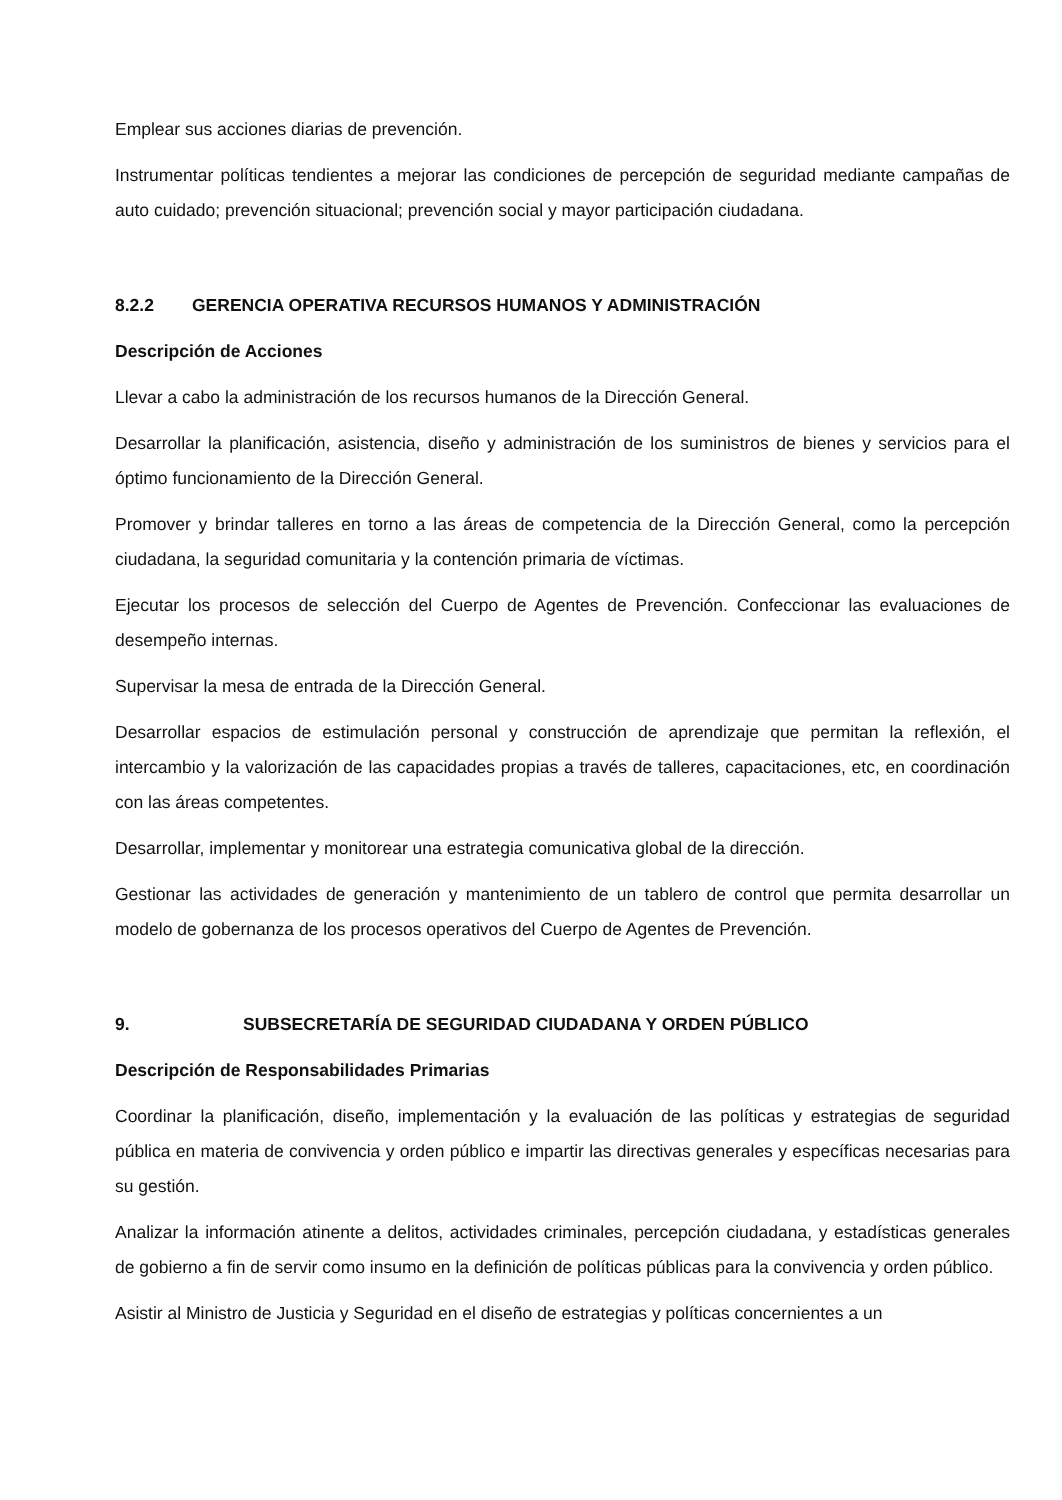Emplear sus acciones diarias de prevención.
Instrumentar políticas tendientes a mejorar las condiciones de percepción de seguridad mediante campañas de auto cuidado; prevención situacional; prevención social y mayor participación ciudadana.
8.2.2 GERENCIA OPERATIVA RECURSOS HUMANOS Y ADMINISTRACIÓN
Descripción de Acciones
Llevar a cabo la administración de los recursos humanos de la Dirección General.
Desarrollar la planificación, asistencia, diseño y administración de los suministros de bienes y servicios para el óptimo funcionamiento de la Dirección General.
Promover y brindar talleres en torno a las áreas de competencia de la Dirección General, como la percepción ciudadana, la seguridad comunitaria y la contención primaria de víctimas.
Ejecutar los procesos de selección del Cuerpo de Agentes de Prevención. Confeccionar las evaluaciones de desempeño internas.
Supervisar la mesa de entrada de la Dirección General.
Desarrollar espacios de estimulación personal y construcción de aprendizaje que permitan la reflexión, el intercambio y la valorización de las capacidades propias a través de talleres, capacitaciones, etc, en coordinación con las áreas competentes.
Desarrollar, implementar y monitorear una estrategia comunicativa global de la dirección.
Gestionar las actividades de generación y mantenimiento de un tablero de control que permita desarrollar un modelo de gobernanza de los procesos operativos del Cuerpo de Agentes de Prevención.
9. SUBSECRETARÍA DE SEGURIDAD CIUDADANA Y ORDEN PÚBLICO
Descripción de Responsabilidades Primarias
Coordinar la planificación, diseño, implementación y la evaluación de las políticas y estrategias de seguridad pública en materia de convivencia y orden público e impartir las directivas generales y específicas necesarias para su gestión.
Analizar la información atinente a delitos, actividades criminales, percepción ciudadana, y estadísticas generales de gobierno a fin de servir como insumo en la definición de políticas públicas para la convivencia y orden público.
Asistir al Ministro de Justicia y Seguridad en el diseño de estrategias y políticas concernientes a un